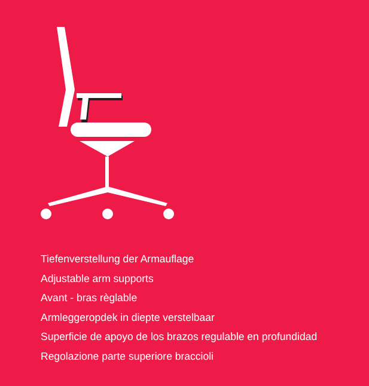Tiefenverstellung der Armauflage
Adjustable arm supports
Avant - bras règlable
Armleggeropdek in diepte verstelbaar
Superficie de apoyo de los brazos regulable en profundidad
Regolazione parte superiore braccioli